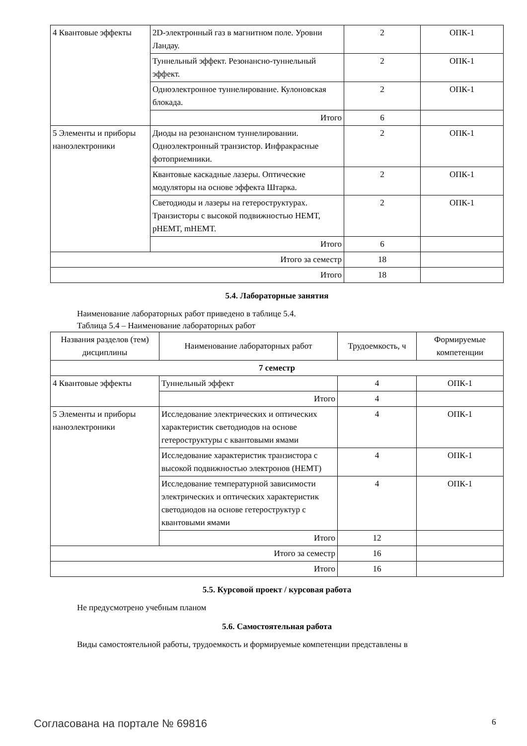| 4 Квантовые эффекты | 2D-электронный газ в магнитном поле. Уровни Ландау. | 2 | ОПК-1 |
| | Туннельный эффект. Резонансно-туннельный эффект. | 2 | ОПК-1 |
| | Одноэлектронное туннелирование. Кулоновская блокада. | 2 | ОПК-1 |
| | Итого | 6 | |
| 5 Элементы и приборы наноэлектроники | Диоды на резонансном туннелировании. Одноэлектронный транзистор. Инфракрасные фотоприемники. | 2 | ОПК-1 |
| | Квантовые каскадные лазеры. Оптические модуляторы на основе эффекта Штарка. | 2 | ОПК-1 |
| | Светодиоды и лазеры на гетероструктурах. Транзисторы с высокой подвижностью HEMT, pHEMT, mHEMT. | 2 | ОПК-1 |
| | Итого | 6 | |
| Итого за семестр | | 18 | |
| Итого | | 18 | |
5.4. Лабораторные занятия
Наименование лабораторных работ приведено в таблице 5.4.
Таблица 5.4 – Наименование лабораторных работ
| Названия разделов (тем) дисциплины | Наименование лабораторных работ | Трудоемкость, ч | Формируемые компетенции |
| --- | --- | --- | --- |
| 7 семестр | | | |
| 4 Квантовые эффекты | Туннельный эффект | 4 | ОПК-1 |
| | Итого | 4 | |
| 5 Элементы и приборы наноэлектроники | Исследование электрических и оптических характеристик светодиодов на основе гетероструктуры с квантовыми ямами | 4 | ОПК-1 |
| | Исследование характеристик транзистора с высокой подвижностью электронов (HEMT) | 4 | ОПК-1 |
| | Исследование температурной зависимости электрических и оптических характеристик светодиодов на основе гетероструктур с квантовыми ямами | 4 | ОПК-1 |
| | Итого | 12 | |
| Итого за семестр | | 16 | |
| Итого | | 16 | |
5.5. Курсовой проект / курсовая работа
Не предусмотрено учебным планом
5.6. Самостоятельная работа
Виды самостоятельной работы, трудоемкость и формируемые компетенции представлены в
Согласована на портале № 69816 6